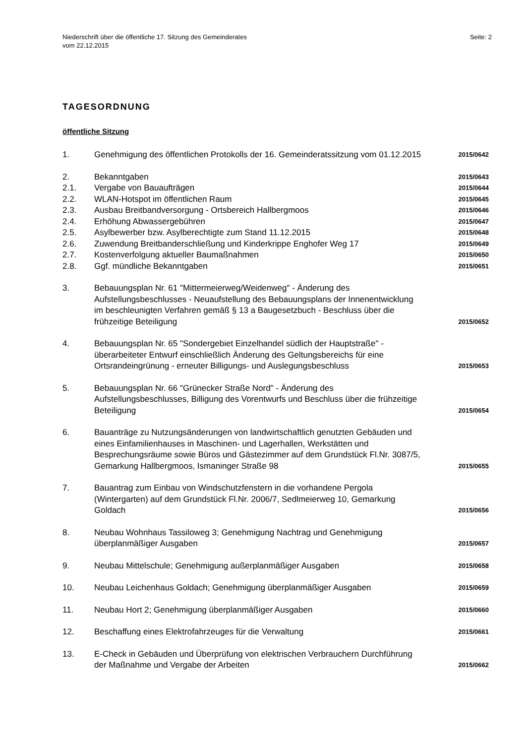Niederschrift über die öffentliche 17. Sitzung des Gemeinderates
vom 22.12.2015
Seite: 2
TAGESORDNUNG
öffentliche Sitzung
| 1. | Genehmigung des öffentlichen Protokolls der 16. Gemeinderatssitzung vom 01.12.2015 | 2015/0642 |
| 2. | Bekanntgaben | 2015/0643 |
| 2.1. | Vergabe von Bauaufträgen | 2015/0644 |
| 2.2. | WLAN-Hotspot im öffentlichen Raum | 2015/0645 |
| 2.3. | Ausbau Breitbandversorgung - Ortsbereich Hallbergmoos | 2015/0646 |
| 2.4. | Erhöhung Abwassergebühren | 2015/0647 |
| 2.5. | Asylbewerber bzw. Asylberechtigte zum Stand 11.12.2015 | 2015/0648 |
| 2.6. | Zuwendung Breitbanderschließung und Kinderkrippe Enghofer Weg 17 | 2015/0649 |
| 2.7. | Kostenverfolgung aktueller Baumaßnahmen | 2015/0650 |
| 2.8. | Ggf. mündliche Bekanntgaben | 2015/0651 |
| 3. | Bebauungsplan Nr. 61 "Mittermeierweg/Weidenweg" - Änderung des Aufstellungsbeschlusses - Neuaufstellung des Bebauungsplans der Innenentwicklung im beschleunigten Verfahren gemäß § 13 a Baugesetzbuch - Beschluss über die frühzeitige Beteiligung | 2015/0652 |
| 4. | Bebauungsplan Nr. 65 "Sondergebiet Einzelhandel südlich der Hauptstraße" - überarbeiteter Entwurf einschließlich Änderung des Geltungsbereichs für eine Ortsrandeingrünung - erneuter Billigungs- und Auslegungsbeschluss | 2015/0653 |
| 5. | Bebauungsplan Nr. 66 "Grünecker Straße Nord" - Änderung des Aufstellungsbeschlusses, Billigung des Vorentwurfs und Beschluss über die frühzeitige Beteiligung | 2015/0654 |
| 6. | Bauanträge zu Nutzungsänderungen von landwirtschaftlich genutzten Gebäuden und eines Einfamilienhauses in Maschinen- und Lagerhallen, Werkstätten und Besprechungsräume sowie Büros und Gästezimmer auf dem Grundstück Fl.Nr. 3087/5, Gemarkung Hallbergmoos, Ismaninger Straße 98 | 2015/0655 |
| 7. | Bauantrag zum Einbau von Windschutzfenstern in die vorhandene Pergola (Wintergarten) auf dem Grundstück Fl.Nr. 2006/7, Sedlmeierweg 10, Gemarkung Goldach | 2015/0656 |
| 8. | Neubau Wohnhaus Tassiloweg 3; Genehmigung Nachtrag und Genehmigung überplanmäßiger Ausgaben | 2015/0657 |
| 9. | Neubau Mittelschule; Genehmigung außerplanmäßiger Ausgaben | 2015/0658 |
| 10. | Neubau Leichenhaus Goldach; Genehmigung überplanmäßiger Ausgaben | 2015/0659 |
| 11. | Neubau Hort 2; Genehmigung überplanmäßiger Ausgaben | 2015/0660 |
| 12. | Beschaffung eines Elektrofahrzeuges für die Verwaltung | 2015/0661 |
| 13. | E-Check in Gebäuden und Überprüfung von elektrischen Verbrauchern Durchführung der Maßnahme und Vergabe der Arbeiten | 2015/0662 |